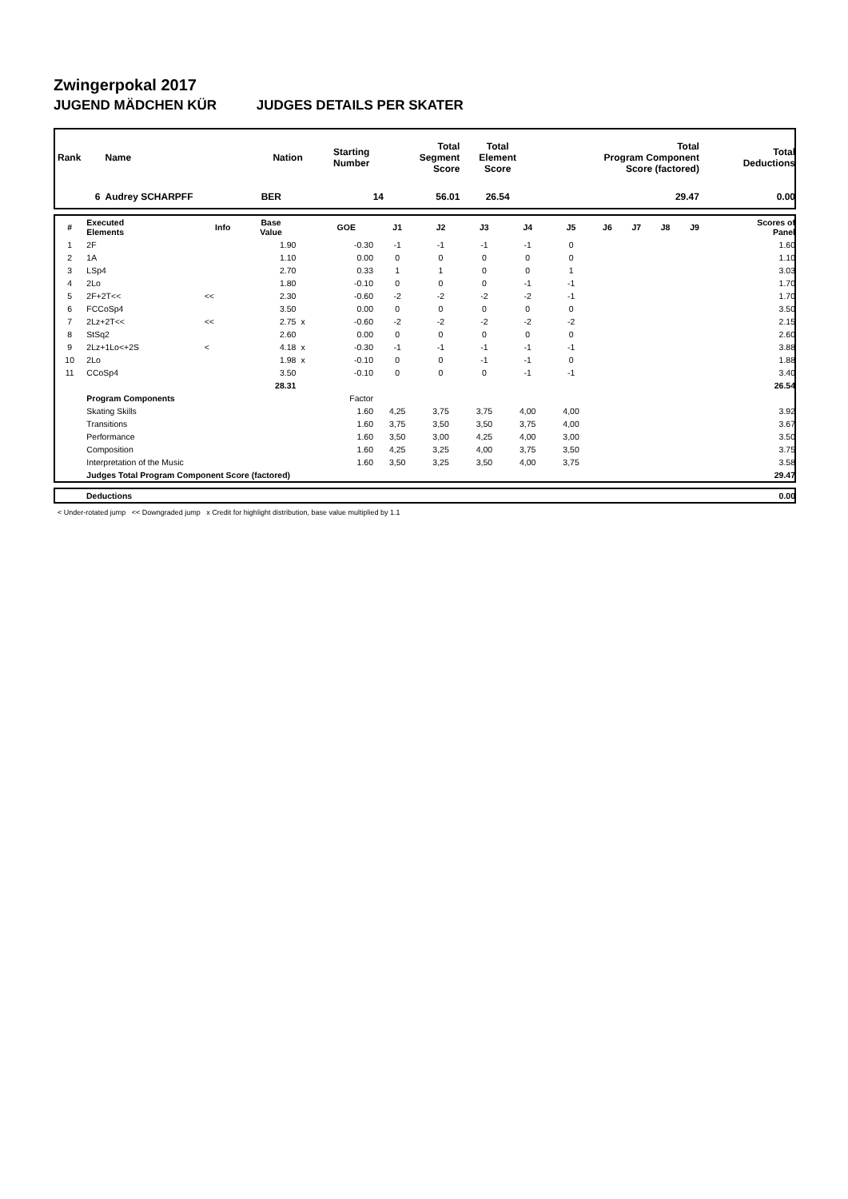Zwingerpokal 2017
JUGEND MÄDCHEN KÜR JUDGES DETAILS PER SKATER
| Rank | Name | Nation | Starting Number | Total Segment Score | Total Element Score | Total Program Component Score (factored) | Total Deductions |
| --- | --- | --- | --- | --- | --- | --- | --- |
| 6 | Audrey SCHARPFF | BER | 14 | 56.01 | 26.54 | 29.47 | 0.00 |
| # | Executed Elements | Info | Base Value | | GOE | J1 | J2 | J3 | J4 | J5 | J6 | J7 | J8 | J9 | Scores of Panel |
| --- | --- | --- | --- | --- | --- | --- | --- | --- | --- | --- | --- | --- | --- | --- | --- |
| 1 | 2F | | 1.90 | | -0.30 | -1 | -1 | -1 | -1 | 0 | | | | | 1.60 |
| 2 | 1A | | 1.10 | | 0.00 | 0 | 0 | 0 | 0 | 0 | | | | | 1.10 |
| 3 | LSp4 | | 2.70 | | 0.33 | 1 | 1 | 0 | 0 | 1 | | | | | 3.03 |
| 4 | 2Lo | | 1.80 | | -0.10 | 0 | 0 | 0 | -1 | -1 | | | | | 1.70 |
| 5 | 2F+2T<< | << | 2.30 | | -0.60 | -2 | -2 | -2 | -2 | -1 | | | | | 1.70 |
| 6 | FCCoSp4 | | 3.50 | | 0.00 | 0 | 0 | 0 | 0 | 0 | | | | | 3.50 |
| 7 | 2Lz+2T<< | << | 2.75 | x | -0.60 | -2 | -2 | -2 | -2 | -2 | | | | | 2.15 |
| 8 | StSq2 | | 2.60 | | 0.00 | 0 | 0 | 0 | 0 | 0 | | | | | 2.60 |
| 9 | 2Lz+1Lo<+2S | < | 4.18 | x | -0.30 | -1 | -1 | -1 | -1 | -1 | | | | | 3.88 |
| 10 | 2Lo | | 1.98 | x | -0.10 | 0 | 0 | -1 | -1 | 0 | | | | | 1.88 |
| 11 | CCoSp4 | | 3.50 | | -0.10 | 0 | 0 | 0 | -1 | -1 | | | | | 3.40 |
| | | | 28.31 | | | | | | | | | | | | 26.54 |
| | Program Components | | | | Factor | | | | | | | | | | |
| | Skating Skills | | | | 1.60 | 4,25 | 3,75 | 3,75 | 4,00 | 4,00 | | | | | 3.92 |
| | Transitions | | | | 1.60 | 3,75 | 3,50 | 3,50 | 3,75 | 4,00 | | | | | 3.67 |
| | Performance | | | | 1.60 | 3,50 | 3,00 | 4,25 | 4,00 | 3,00 | | | | | 3.50 |
| | Composition | | | | 1.60 | 4,25 | 3,25 | 4,00 | 3,75 | 3,50 | | | | | 3.75 |
| | Interpretation of the Music | | | | 1.60 | 3,50 | 3,25 | 3,50 | 4,00 | 3,75 | | | | | 3.58 |
| | Judges Total Program Component Score (factored) | | | | | | | | | | | | | | 29.47 |
| | Deductions | 0.00 |
< Under-rotated jump << Downgraded jump x Credit for highlight distribution, base value multiplied by 1.1